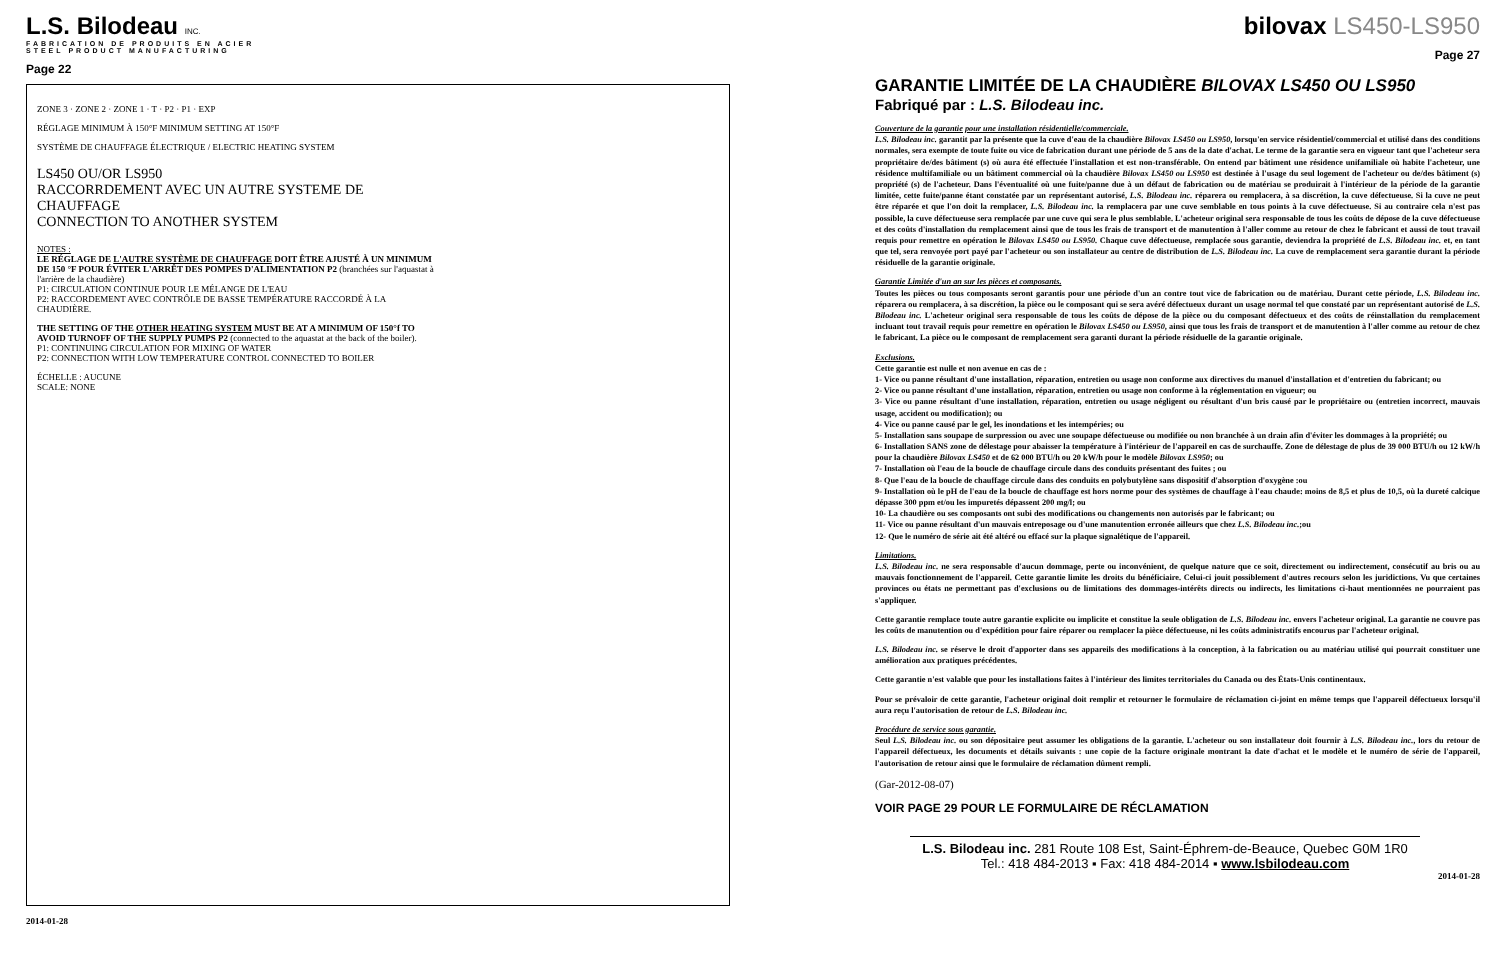L.S. Bilodeau INC.
FABRICATION DE PRODUITS EN ACIER
STEEL PRODUCT MANUFACTURING
Page 22
ZONE 3 · ZONE 2 · ZONE 1 · T · P2 · P1 · EXP
RÉGLAGE MINIMUM À 150°F MINIMUM SETTING AT 150°F
SYSTÈME DE CHAUFFAGE ÉLECTRIQUE / ELECTRIC HEATING SYSTEM
LS450 OU/OR LS950
RACCORRDEMENT AVEC UN AUTRE SYSTEME DE CHAUFFAGE
CONNECTION TO ANOTHER SYSTEM
NOTES :
LE RÉGLAGE DE L'AUTRE SYSTÈME DE CHAUFFAGE DOIT ÊTRE AJUSTÉ À UN MINIMUM DE 150 °F POUR ÉVITER L'ARRÊT DES POMPES D'ALIMENTATION P2 (branchées sur l'aquastat à l'arrière de la chaudière)
P1: CIRCULATION CONTINUE POUR LE MÉLANGE DE L'EAU
P2: RACCORDEMENT AVEC CONTRÔLE DE BASSE TEMPÉRATURE RACCORDÉ À LA CHAUDIÈRE.
THE SETTING OF THE OTHER HEATING SYSTEM MUST BE AT A MINIMUM OF 150°f TO AVOID TURNOFF OF THE SUPPLY PUMPS P2 (connected to the aquastat at the back of the boiler).
P1: CONTINUING CIRCULATION FOR MIXING OF WATER
P2: CONNECTION WITH LOW TEMPERATURE CONTROL CONNECTED TO BOILER
ÉCHELLE : AUCUNE
SCALE: NONE
2014-01-28
bilovax LS450-LS950
Page 27
GARANTIE LIMITÉE DE LA CHAUDIÈRE BILOVAX LS450 OU LS950
Fabriqué par : L.S. Bilodeau inc.
Couverture de la garantie pour une installation résidentielle/commerciale.
L.S. Bilodeau inc. garantit par la présente que la cuve d'eau de la chaudière Bilovax LS450 ou LS950, lorsqu'en service résidentiel/commercial et utilisé dans des conditions normales, sera exempte de toute fuite ou vice de fabrication durant une période de 5 ans de la date d'achat. Le terme de la garantie sera en vigueur tant que l'acheteur sera propriétaire de/des bâtiment (s) où aura été effectuée l'installation et est non-transférable. On entend par bâtiment une résidence unifamiliale où habite l'acheteur, une résidence multifamiliale ou un bâtiment commercial où la chaudière Bilovax LS450 ou LS950 est destinée à l'usage du seul logement de l'acheteur ou de/des bâtiment (s) propriété (s) de l'acheteur. Dans l'éventualité où une fuite/panne due à un défaut de fabrication ou de matériau se produirait à l'intérieur de la période de la garantie limitée, cette fuite/panne étant constatée par un représentant autorisé, L.S. Bilodeau inc. réparera ou remplacera, à sa discrétion, la cuve défectueuse. Si la cuve ne peut être réparée et que l'on doit la remplacer, L.S. Bilodeau inc. la remplacera par une cuve semblable en tous points à la cuve défectueuse. Si au contraire cela n'est pas possible, la cuve défectueuse sera remplacée par une cuve qui sera le plus semblable. L'acheteur original sera responsable de tous les coûts de dépose de la cuve défectueuse et des coûts d'installation du remplacement ainsi que de tous les frais de transport et de manutention à l'aller comme au retour de chez le fabricant et aussi de tout travail requis pour remettre en opération le Bilovax LS450 ou LS950. Chaque cuve défectueuse, remplacée sous garantie, deviendra la propriété de L.S. Bilodeau inc. et, en tant que tel, sera renvoyée port payé par l'acheteur ou son installateur au centre de distribution de L.S. Bilodeau inc. La cuve de remplacement sera garantie durant la période résiduelle de la garantie originale.
Garantie Limitée d'un an sur les pièces et composants.
Toutes les pièces ou tous composants seront garantis pour une période d'un an contre tout vice de fabrication ou de matériau. Durant cette période, L.S. Bilodeau inc. réparera ou remplacera, à sa discrétion, la pièce ou le composant qui se sera avéré défectueux durant un usage normal tel que constaté par un représentant autorisé de L.S. Bilodeau inc. L'acheteur original sera responsable de tous les coûts de dépose de la pièce ou du composant défectueux et des coûts de réinstallation du remplacement incluant tout travail requis pour remettre en opération le Bilovax LS450 ou LS950, ainsi que tous les frais de transport et de manutention à l'aller comme au retour de chez le fabricant. La pièce ou le composant de remplacement sera garanti durant la période résiduelle de la garantie originale.
Exclusions.
Cette garantie est nulle et non avenue en cas de :
1- Vice ou panne résultant d'une installation, réparation, entretien ou usage non conforme aux directives du manuel d'installation et d'entretien du fabricant; ou
2- Vice ou panne résultant d'une installation, réparation, entretien ou usage non conforme à la réglementation en vigueur; ou
3- Vice ou panne résultant d'une installation, réparation, entretien ou usage négligent ou résultant d'un bris causé par le propriétaire ou (entretien incorrect, mauvais usage, accident ou modification); ou
4- Vice ou panne causé par le gel, les inondations et les intempéries; ou
5- Installation sans soupape de surpression ou avec une soupape défectueuse ou modifiée ou non branchée à un drain afin d'éviter les dommages à la propriété; ou
6- Installation SANS zone de délestage pour abaisser la température à l'intérieur de l'appareil en cas de surchauffe. Zone de délestage de plus de 39 000 BTU/h ou 12 kW/h pour la chaudière Bilovax LS450 et de 62 000 BTU/h ou 20 kW/h pour le modèle Bilovax LS950; ou
7- Installation où l'eau de la boucle de chauffage circule dans des conduits présentant des fuites ; ou
8- Que l'eau de la boucle de chauffage circule dans des conduits en polybutylène sans dispositif d'absorption d'oxygène :ou
9- Installation où le pH de l'eau de la boucle de chauffage est hors norme pour des systèmes de chauffage à l'eau chaude: moins de 8,5 et plus de 10,5, où la dureté calcique dépasse 300 ppm et/ou les impuretés dépassent 200 mg/l; ou
10- La chaudière ou ses composants ont subi des modifications ou changements non autorisés par le fabricant; ou
11- Vice ou panne résultant d'un mauvais entreposage ou d'une manutention erronée ailleurs que chez L.S. Bilodeau inc.;ou
12- Que le numéro de série ait été altéré ou effacé sur la plaque signalétique de l'appareil.
Limitations.
L.S. Bilodeau inc. ne sera responsable d'aucun dommage, perte ou inconvénient, de quelque nature que ce soit, directement ou indirectement, consécutif au bris ou au mauvais fonctionnement de l'appareil. Cette garantie limite les droits du bénéficiaire. Celui-ci jouit possiblement d'autres recours selon les juridictions. Vu que certaines provinces ou états ne permettant pas d'exclusions ou de limitations des dommages-intérêts directs ou indirects, les limitations ci-haut mentionnées ne pourraient pas s'appliquer.
Cette garantie remplace toute autre garantie explicite ou implicite et constitue la seule obligation de L.S. Bilodeau inc. envers l'acheteur original. La garantie ne couvre pas les coûts de manutention ou d'expédition pour faire réparer ou remplacer la pièce défectueuse, ni les coûts administratifs encourus par l'acheteur original.
L.S. Bilodeau inc. se réserve le droit d'apporter dans ses appareils des modifications à la conception, à la fabrication ou au matériau utilisé qui pourrait constituer une amélioration aux pratiques précédentes.
Cette garantie n'est valable que pour les installations faites à l'intérieur des limites territoriales du Canada ou des États-Unis continentaux.
Pour se prévaloir de cette garantie, l'acheteur original doit remplir et retourner le formulaire de réclamation ci-joint en même temps que l'appareil défectueux lorsqu'il aura reçu l'autorisation de retour de L.S. Bilodeau inc.
Procédure de service sous garantie.
Seul L.S. Bilodeau inc. ou son dépositaire peut assumer les obligations de la garantie. L'acheteur ou son installateur doit fournir à L.S. Bilodeau inc., lors du retour de l'appareil défectueux, les documents et détails suivants : une copie de la facture originale montrant la date d'achat et le modèle et le numéro de série de l'appareil, l'autorisation de retour ainsi que le formulaire de réclamation dûment rempli.
(Gar-2012-08-07)
VOIR PAGE 29 POUR LE FORMULAIRE DE RÉCLAMATION
L.S. Bilodeau inc. 281 Route 108 Est, Saint-Éphrem-de-Beauce, Quebec G0M 1R0
Tel.: 418 484-2013 ▪ Fax: 418 484-2014 ▪ www.lsbilodeau.com
2014-01-28